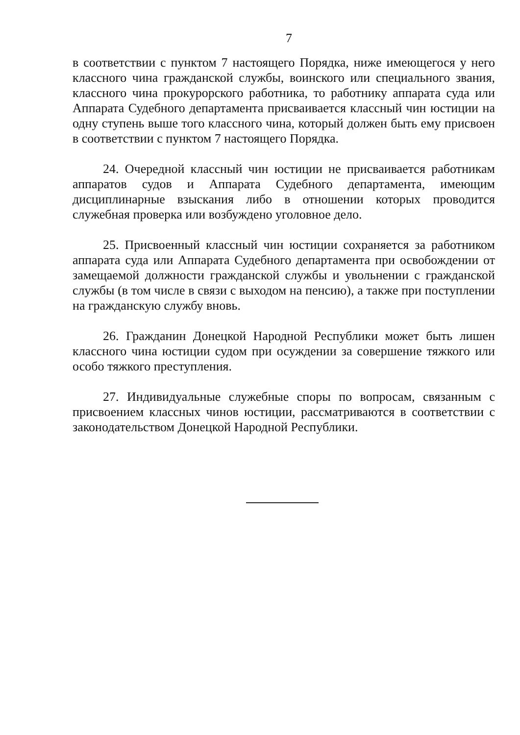7
в соответствии с пунктом 7 настоящего Порядка, ниже имеющегося у него классного чина гражданской службы, воинского или специального звания, классного чина прокурорского работника, то работнику аппарата суда или Аппарата Судебного департамента присваивается классный чин юстиции на одну ступень выше того классного чина, который должен быть ему присвоен в соответствии с пунктом 7 настоящего Порядка.
24. Очередной классный чин юстиции не присваивается работникам аппаратов судов и Аппарата Судебного департамента, имеющим дисциплинарные взыскания либо в отношении которых проводится служебная проверка или возбуждено уголовное дело.
25. Присвоенный классный чин юстиции сохраняется за работником аппарата суда или Аппарата Судебного департамента при освобождении от замещаемой должности гражданской службы и увольнении с гражданской службы (в том числе в связи с выходом на пенсию), а также при поступлении на гражданскую службу вновь.
26. Гражданин Донецкой Народной Республики может быть лишен классного чина юстиции судом при осуждении за совершение тяжкого или особо тяжкого преступления.
27. Индивидуальные служебные споры по вопросам, связанным с присвоением классных чинов юстиции, рассматриваются в соответствии с законодательством Донецкой Народной Республики.